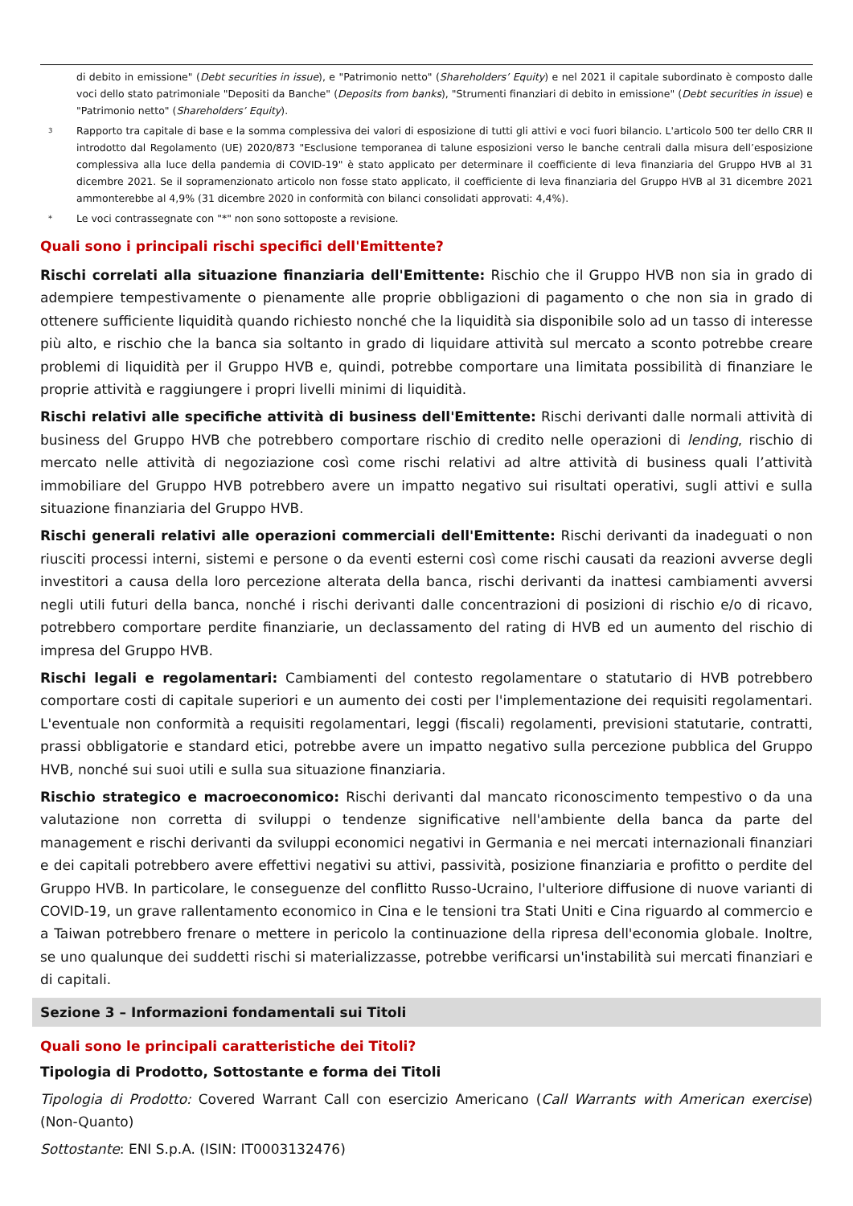di debito in emissione" (Debt securities in issue), e "Patrimonio netto" (Shareholders’ Equity) e nel 2021 il capitale subordinato è composto dalle voci dello stato patrimoniale "Depositi da Banche" (Deposits from banks), "Strumenti finanziari di debito in emissione" (Debt securities in issue) e "Patrimonio netto" (Shareholders’ Equity).
<sup>3</sup>
Rapporto tra capitale di base e la somma complessiva dei valori di esposizione di tutti gli attivi e voci fuori bilancio. L'articolo 500 ter dello CRR II introdotto dal Regolamento (UE) 2020/873 "Esclusione temporanea di talune esposizioni verso le banche centrali dalla misura dell’esposizione complessiva alla luce della pandemia di COVID-19" è stato applicato per determinare il coefficiente di leva finanziaria del Gruppo HVB al 31 dicembre 2021. Se il sopramenzionato articolo non fosse stato applicato, il coefficiente di leva finanziaria del Gruppo HVB al 31 dicembre 2021 ammonterebbe al 4,9% (31 dicembre 2020 in conformità con bilanci consolidati approvati: 4,4%).
*
Le voci contrassegnate con "*" non sono sottoposte a revisione.
Quali sono i principali rischi specifici dell'Emittente?
Rischi correlati alla situazione finanziaria dell'Emittente: Rischio che il Gruppo HVB non sia in grado di adempiere tempestivamente o pienamente alle proprie obbligazioni di pagamento o che non sia in grado di ottenere sufficiente liquidità quando richiesto nonché che la liquidità sia disponibile solo ad un tasso di interesse più alto, e rischio che la banca sia soltanto in grado di liquidare attività sul mercato a sconto potrebbe creare problemi di liquidità per il Gruppo HVB e, quindi, potrebbe comportare una limitata possibilità di finanziare le proprie attività e raggiungere i propri livelli minimi di liquidità.
Rischi relativi alle specifiche attività di business dell'Emittente: Rischi derivanti dalle normali attività di business del Gruppo HVB che potrebbero comportare rischio di credito nelle operazioni di lending, rischio di mercato nelle attività di negoziazione così come rischi relativi ad altre attività di business quali l’attività immobiliare del Gruppo HVB potrebbero avere un impatto negativo sui risultati operativi, sugli attivi e sulla situazione finanziaria del Gruppo HVB.
Rischi generali relativi alle operazioni commerciali dell'Emittente: Rischi derivanti da inadeguati o non riusciti processi interni, sistemi e persone o da eventi esterni così come rischi causati da reazioni avverse degli investitori a causa della loro percezione alterata della banca, rischi derivanti da inattesi cambiamenti avversi negli utili futuri della banca, nonché i rischi derivanti dalle concentrazioni di posizioni di rischio e/o di ricavo, potrebbero comportare perdite finanziarie, un declassamento del rating di HVB ed un aumento del rischio di impresa del Gruppo HVB.
Rischi legali e regolamentari: Cambiamenti del contesto regolamentare o statutario di HVB potrebbero comportare costi di capitale superiori e un aumento dei costi per l'implementazione dei requisiti regolamentari. L'eventuale non conformità a requisiti regolamentari, leggi (fiscali) regolamenti, previsioni statutarie, contratti, prassi obbligatorie e standard etici, potrebbe avere un impatto negativo sulla percezione pubblica del Gruppo HVB, nonché sui suoi utili e sulla sua situazione finanziaria.
Rischio strategico e macroeconomico: Rischi derivanti dal mancato riconoscimento tempestivo o da una valutazione non corretta di sviluppi o tendenze significative nell'ambiente della banca da parte del management e rischi derivanti da sviluppi economici negativi in Germania e nei mercati internazionali finanziari e dei capitali potrebbero avere effettivi negativi su attivi, passività, posizione finanziaria e profitto o perdite del Gruppo HVB. In particolare, le conseguenze del conflitto Russo-Ucraino, l'ulteriore diffusione di nuove varianti di COVID-19, un grave rallentamento economico in Cina e le tensioni tra Stati Uniti e Cina riguardo al commercio e a Taiwan potrebbero frenare o mettere in pericolo la continuazione della ripresa dell'economia globale. Inoltre, se uno qualunque dei suddetti rischi si materializzasse, potrebbe verificarsi un'instabilità sui mercati finanziari e di capitali.
Sezione 3 – Informazioni fondamentali sui Titoli
Quali sono le principali caratteristiche dei Titoli?
Tipologia di Prodotto, Sottostante e forma dei Titoli
Tipologia di Prodotto: Covered Warrant Call con esercizio Americano (Call Warrants with American exercise) (Non-Quanto)
Sottostante: ENI S.p.A. (ISIN: IT0003132476)